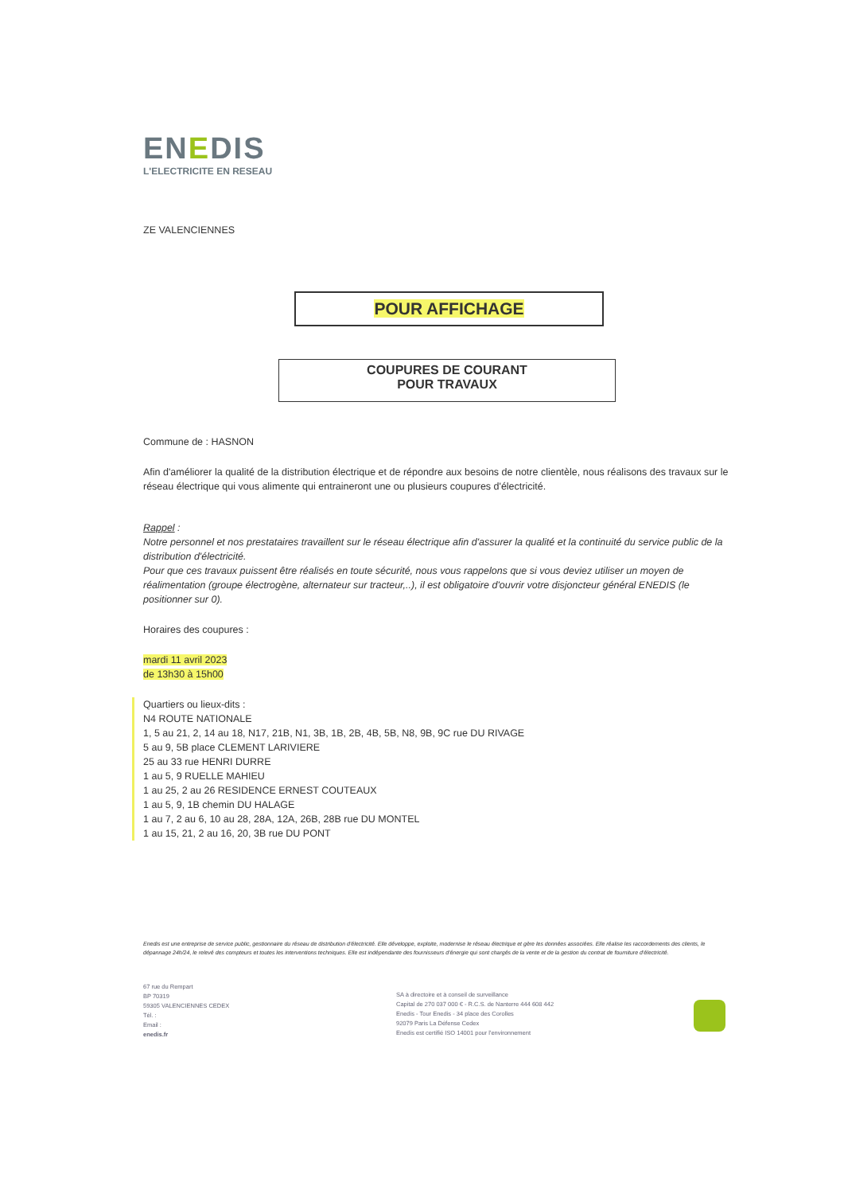ENEDIS
L'ELECTRICITE EN RESEAU
ZE VALENCIENNES
POUR AFFICHAGE
COUPURES DE COURANT
POUR TRAVAUX
Commune de : HASNON
Afin d'améliorer la qualité de la distribution électrique et de répondre aux besoins de notre clientèle, nous réalisons des travaux sur le réseau électrique qui vous alimente qui entraineront une ou plusieurs coupures d'électricité.
Rappel :
Notre personnel et nos prestataires travaillent sur le réseau électrique afin d'assurer la qualité et la continuité du service public de la distribution d'électricité.
Pour que ces travaux puissent être réalisés en toute sécurité, nous vous rappelons que si vous deviez utiliser un moyen de réalimentation (groupe électrogène, alternateur sur tracteur,..), il est obligatoire d'ouvrir votre disjoncteur général ENEDIS (le positionner sur 0).
Horaires des coupures :
mardi 11 avril 2023
de 13h30 à 15h00
Quartiers ou lieux-dits :
N4 ROUTE NATIONALE
1, 5 au 21, 2, 14 au 18, N17, 21B, N1, 3B, 1B, 2B, 4B, 5B, N8, 9B, 9C rue DU RIVAGE
5 au 9, 5B place CLEMENT LARIVIERE
25 au 33 rue HENRI DURRE
1 au 5, 9 RUELLE MAHIEU
1 au 25, 2 au 26 RESIDENCE ERNEST COUTEAUX
1 au 5, 9, 1B chemin DU HALAGE
1 au 7, 2 au 6, 10 au 28, 28A, 12A, 26B, 28B rue DU MONTEL
1 au 15, 21, 2 au 16, 20, 3B rue DU PONT
Enedis est une entreprise de service public, gestionnaire du réseau de distribution d'électricité. Elle développe, exploite, modernise le réseau électrique et gère les données associées. Elle réalise les raccordements des clients, le dépannage 24h/24, le relevé des compteurs et toutes les interventions techniques. Elle est indépendante des fournisseurs d'énergie qui sont chargés de la vente et de la gestion du contrat de fourniture d'électricité.
67 rue du Rempart
BP 70319
59305 VALENCIENNES CEDEX
Tél. :
Email :
enedis.fr
SA à directoire et à conseil de surveillance
Capital de 270 037 000 € - R.C.S. de Nanterre 444 608 442
Enedis - Tour Enedis - 34 place des Corolles
92079 Paris La Défense Cedex
Enedis est certifié ISO 14001 pour l'environnement